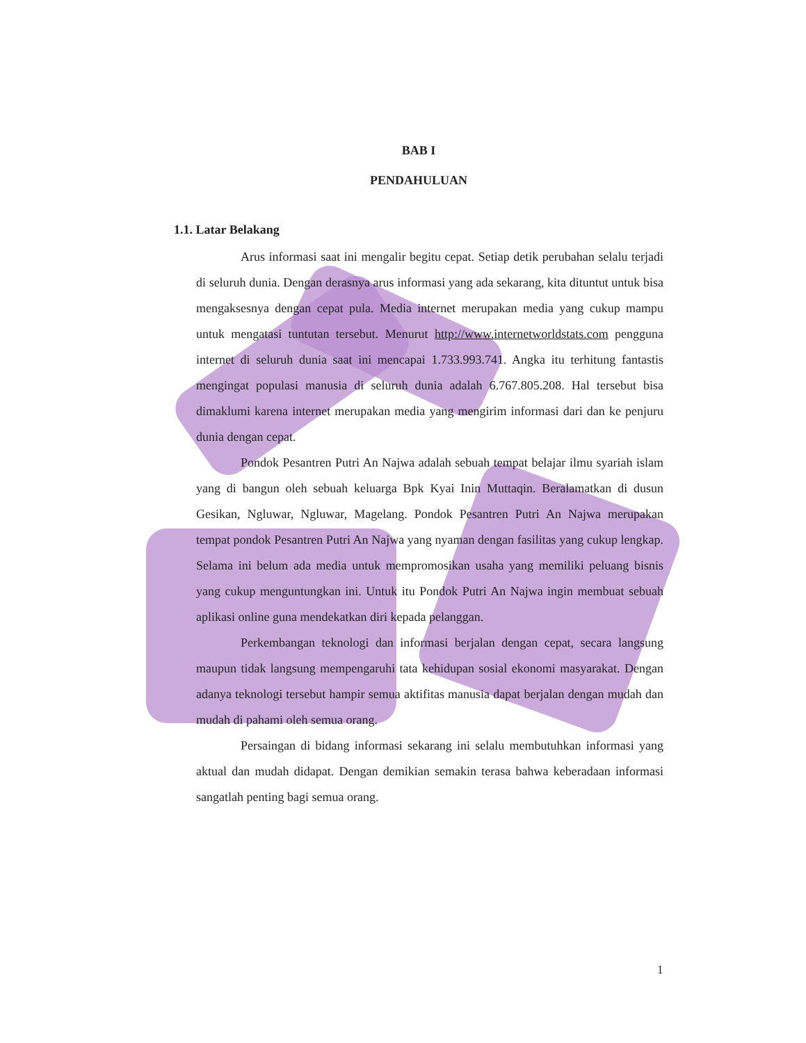BAB I
PENDAHULUAN
1.1. Latar Belakang
Arus informasi saat ini mengalir begitu cepat. Setiap detik perubahan selalu terjadi di seluruh dunia. Dengan derasnya arus informasi yang ada sekarang, kita dituntut untuk bisa mengaksesnya dengan cepat pula. Media internet merupakan media yang cukup mampu untuk mengatasi tuntutan tersebut. Menurut http://www.internetworldstats.com pengguna internet di seluruh dunia saat ini mencapai 1.733.993.741. Angka itu terhitung fantastis mengingat populasi manusia di seluruh dunia adalah 6.767.805.208. Hal tersebut bisa dimaklumi karena internet merupakan media yang mengirim informasi dari dan ke penjuru dunia dengan cepat.
Pondok Pesantren Putri An Najwa adalah sebuah tempat belajar ilmu syariah islam yang di bangun oleh sebuah keluarga Bpk Kyai Inin Muttaqin. Beralamatkan di dusun Gesikan, Ngluwar, Ngluwar, Magelang. Pondok Pesantren Putri An Najwa merupakan tempat pondok Pesantren Putri An Najwa yang nyaman dengan fasilitas yang cukup lengkap. Selama ini belum ada media untuk mempromosikan usaha yang memiliki peluang bisnis yang cukup menguntungkan ini. Untuk itu Pondok Putri An Najwa ingin membuat sebuah aplikasi online guna mendekatkan diri kepada pelanggan.
Perkembangan teknologi dan informasi berjalan dengan cepat, secara langsung maupun tidak langsung mempengaruhi tata kehidupan sosial ekonomi masyarakat. Dengan adanya teknologi tersebut hampir semua aktifitas manusia dapat berjalan dengan mudah dan mudah di pahami oleh semua orang.
Persaingan di bidang informasi sekarang ini selalu membutuhkan informasi yang aktual dan mudah didapat. Dengan demikian semakin terasa bahwa keberadaan informasi sangatlah penting bagi semua orang.
1